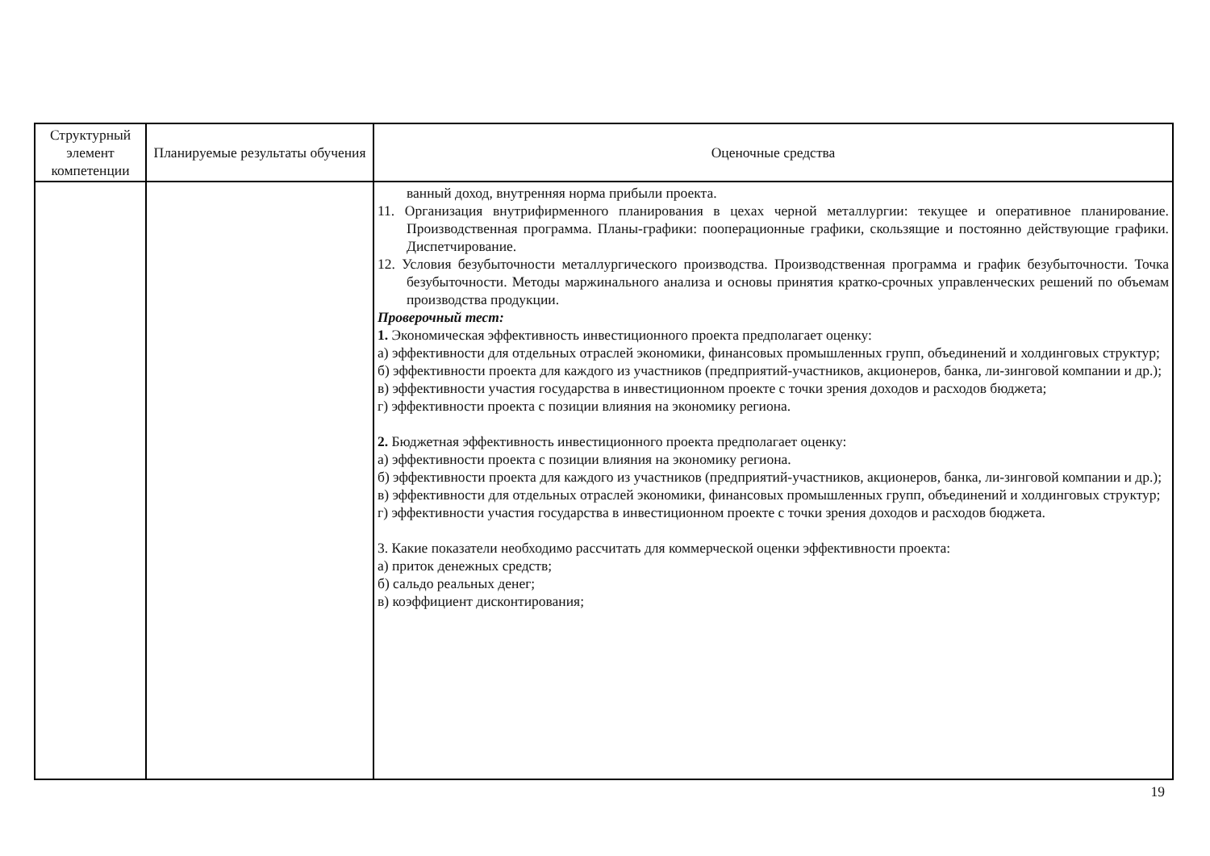| Структурный элемент компетенции | Планируемые результаты обучения | Оценочные средства |
| --- | --- | --- |
| | | ванный доход, внутренняя норма прибыли проекта. 11. Организация внутрифирменного планирования в цехах черной металлургии: текущее и оперативное планирование. Производственная программа. Планы-графики: пооперационные графики, скользящие и постоянно действующие графики. Диспетчирование. 12. Условия безубыточности металлургического производства. Производственная программа и график безубыточности. Точка безубыточности. Методы маржинального анализа и основы принятия кратко-срочных управленческих решений по объемам производства продукции. Проверочный тест: 1. Экономическая эффективность инвестиционного проекта предполагает оценку: а) эффективности для отдельных отраслей экономики, финансовых промышленных групп, объединений и холдинговых структур; б) эффективности проекта для каждого из участников (предприятий-участников, акционеров, банка, ли-зинговой компании и др.); в) эффективности участия государства в инвестиционном проекте с точки зрения доходов и расходов бюджета; г) эффективности проекта с позиции влияния на экономику региона. 2. Бюджетная эффективность инвестиционного проекта предполагает оценку: а) эффективности проекта с позиции влияния на экономику региона. б) эффективности проекта для каждого из участников (предприятий-участников, акционеров, банка, ли-зинговой компании и др.); в) эффективности для отдельных отраслей экономики, финансовых промышленных групп, объединений и холдинговых структур; г) эффективности участия государства в инвестиционном проекте с точки зрения доходов и расходов бюджета. 3. Какие показатели необходимо рассчитать для коммерческой оценки эффективности проекта: а) приток денежных средств; б) сальдо реальных денег; в) коэффициент дисконтирования; |
19